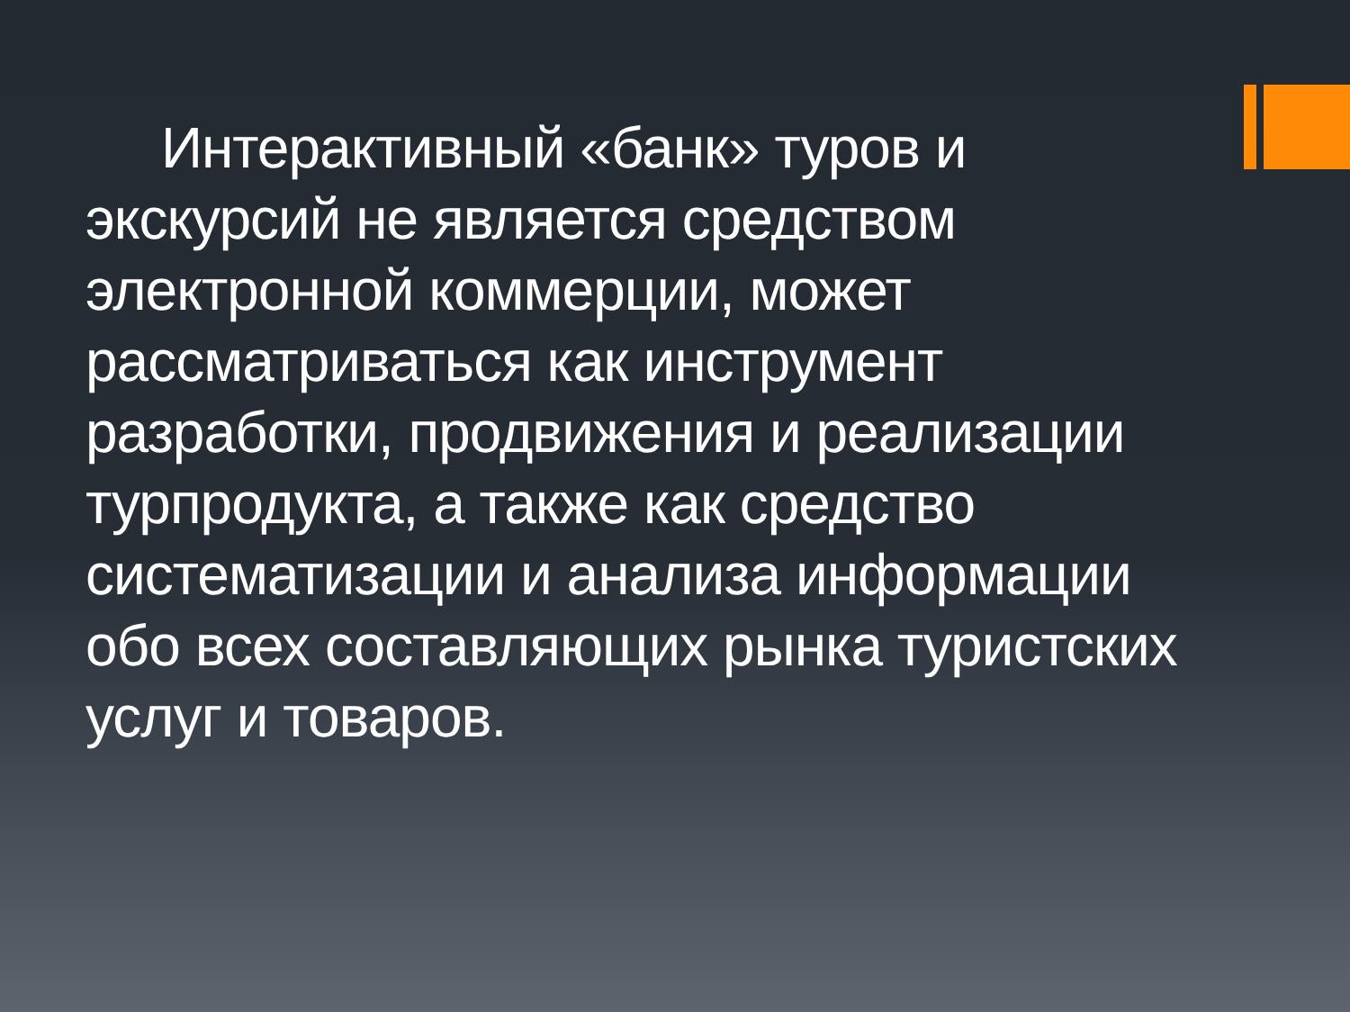Интерактивный «банк» туров и экскурсий не является средством электронной коммерции, может рассматриваться как инструмент разработки, продвижения и реализации турпродукта, а также как средство систематизации и анализа информации обо всех составляющих рынка туристских услуг и товаров.